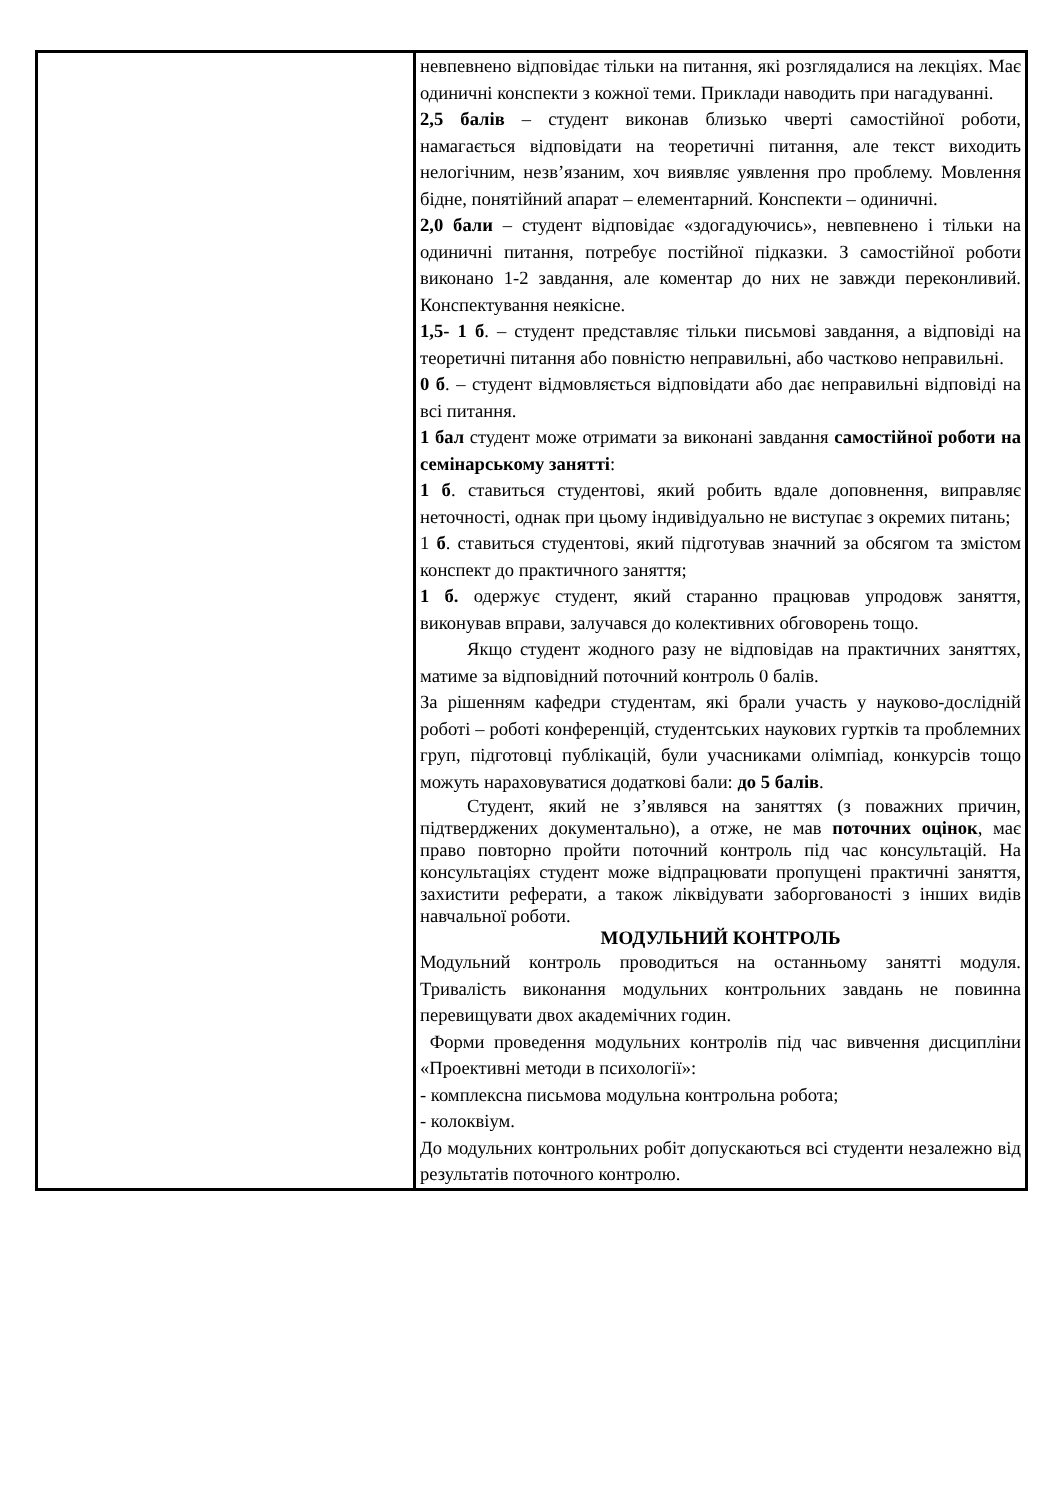| | невпевнено відповідає тільки на питання, які розглядалися на лекціях. Має одиничні конспекти з кожної теми. Приклади наводить при нагадуванні. 2,5 балів – студент виконав близько чверті самостійної роботи, намагається відповідати на теоретичні питання, але текст виходить нелогічним, незв’язаним, хоч виявляє уявлення про проблему. Мовлення бідне, понятійний апарат – елементарний. Конспекти – одиничні. 2,0 бали – студент відповідає «здогадуючись», невпевнено і тільки на одиничні питання, потребує постійної підказки. З самостійної роботи виконано 1-2 завдання, але коментар до них не завжди переконливий. Конспектування неякісне. 1,5- 1 б . – студент представляє тільки письмові завдання, а відповіді на теоретичні питання або повністю неправильні, або частково неправильні. 0 б . – студент відмовляється відповідати або дає неправильні відповіді на всі питання. 1 бал студент може отримати за виконані завдання самостійної роботи на семінарському занятті : 1 б . ставиться студентові, який робить вдале доповнення, виправляє неточності, однак при цьому індивідуально не виступає з окремих питань; 1 б . ставиться студентові, який підготував значний за обсягом та змістом конспект до практичного заняття; 1 б. одержує студент, який старанно працював упродовж заняття, виконував вправи, залучався до колективних обговорень тощо. Якщо студент жодного разу не відповідав на практичних заняттях, матиме за відповідний поточний контроль 0 балів. За рішенням кафедри студентам, які брали участь у науково-дослідній роботі – роботі конференцій, студентських наукових гуртків та проблемних груп, підготовці публікацій, були учасниками олімпіад, конкурсів тощо можуть нараховуватися додаткові бали: до 5 балів . Студент, який не з’являвся на заняттях (з поважних причин, підтверджених документально), а отже, не мав поточних оцінок , має право повторно пройти поточний контроль під час консультацій. На консультаціях студент може відпрацювати пропущені практичні заняття, захистити реферати, а також ліквідувати заборгованості з інших видів навчальної роботи. МОДУЛЬНИЙ КОНТРОЛЬ Модульний контроль проводиться на останньому занятті модуля. Тривалість виконання модульних контрольних завдань не повинна перевищувати двох академічних годин. Форми проведення модульних контролів під час вивчення дисципліни «Проективні методи в психології»: - комплексна письмова модульна контрольна робота; - колоквіум. До модульних контрольних робіт допускаються всі студенти незалежно від результатів поточного контролю. |